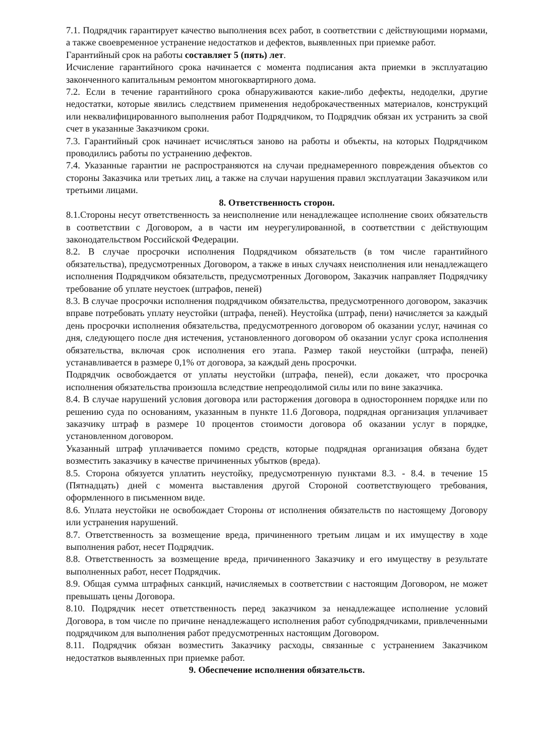7.1. Подрядчик гарантирует качество выполнения всех работ, в соответствии с действующими нормами, а также своевременное устранение недостатков и дефектов, выявленных при приемке работ.
Гарантийный срок на работы составляет 5 (пять) лет.
Исчисление гарантийного срока начинается с момента подписания акта приемки в эксплуатацию законченного капитальным ремонтом многоквартирного дома.
7.2. Если в течение гарантийного срока обнаруживаются какие-либо дефекты, недоделки, другие недостатки, которые явились следствием применения недоброкачественных материалов, конструкций или неквалифицированного выполнения работ Подрядчиком, то Подрядчик обязан их устранить за свой счет в указанные Заказчиком сроки.
7.3. Гарантийный срок начинает исчисляться заново на работы и объекты, на которых Подрядчиком проводились работы по устранению дефектов.
7.4. Указанные гарантии не распространяются на случаи преднамеренного повреждения объектов со стороны Заказчика или третьих лиц, а также на случаи нарушения правил эксплуатации Заказчиком или третьими лицами.
8. Ответственность сторон.
8.1.Стороны несут ответственность за неисполнение или ненадлежащее исполнение своих обязательств в соответствии с Договором, а в части им неурегулированной, в соответствии с действующим законодательством Российской Федерации.
8.2. В случае просрочки исполнения Подрядчиком обязательств (в том числе гарантийного обязательства), предусмотренных Договором, а также в иных случаях неисполнения или ненадлежащего исполнения Подрядчиком обязательств, предусмотренных Договором, Заказчик направляет Подрядчику требование об уплате неустоек (штрафов, пеней)
8.3. В случае просрочки исполнения подрядчиком обязательства, предусмотренного договором, заказчик вправе потребовать уплату неустойки (штрафа, пеней). Неустойка (штраф, пени) начисляется за каждый день просрочки исполнения обязательства, предусмотренного договором об оказании услуг, начиная со дня, следующего после дня истечения, установленного договором об оказании услуг срока исполнения обязательства, включая срок исполнения его этапа. Размер такой неустойки (штрафа, пеней) устанавливается в размере 0,1% от договора, за каждый день просрочки.
Подрядчик освобождается от уплаты неустойки (штрафа, пеней), если докажет, что просрочка исполнения обязательства произошла вследствие непреодолимой силы или по вине заказчика.
8.4. В случае нарушений условия договора или расторжения договора в одностороннем порядке или по решению суда по основаниям, указанным в пункте 11.6 Договора, подрядная организация уплачивает заказчику штраф в размере 10 процентов стоимости договора об оказании услуг в порядке, установленном договором.
Указанный штраф уплачивается помимо средств, которые подрядная организация обязана будет возместить заказчику в качестве причиненных убытков (вреда).
8.5. Сторона обязуется уплатить неустойку, предусмотренную пунктами 8.3. - 8.4. в течение 15 (Пятнадцать) дней с момента выставления другой Стороной соответствующего требования, оформленного в письменном виде.
8.6. Уплата неустойки не освобождает Стороны от исполнения обязательств по настоящему Договору или устранения нарушений.
8.7. Ответственность за возмещение вреда, причиненного третьим лицам и их имуществу в ходе выполнения работ, несет Подрядчик.
8.8. Ответственность за возмещение вреда, причиненного Заказчику и его имуществу в результате выполненных работ, несет Подрядчик.
8.9. Общая сумма штрафных санкций, начисляемых в соответствии с настоящим Договором, не может превышать цены Договора.
8.10. Подрядчик несет ответственность перед заказчиком за ненадлежащее исполнение условий Договора, в том числе по причине ненадлежащего исполнения работ субподрядчиками, привлеченными подрядчиком для выполнения работ предусмотренных настоящим Договором.
8.11. Подрядчик обязан возместить Заказчику расходы, связанные с устранением Заказчиком недостатков выявленных при приемке работ.
9. Обеспечение исполнения обязательств.